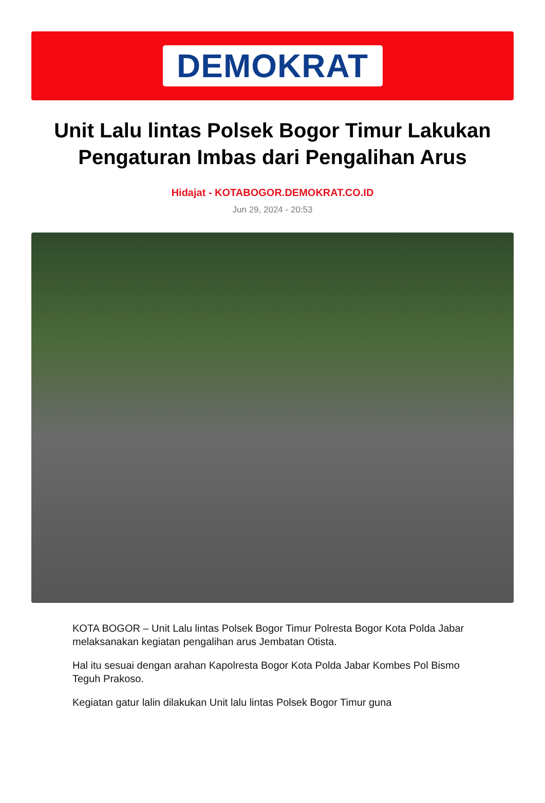DEMOKRAT
Unit Lalu lintas Polsek Bogor Timur Lakukan Pengaturan Imbas dari Pengalihan Arus
Hidajat - KOTABOGOR.DEMOKRAT.CO.ID
Jun 29, 2024 - 20:53
KOTA BOGOR – Unit Lalu lintas Polsek Bogor Timur Polresta Bogor Kota Polda Jabar melaksanakan kegiatan pengalihan arus Jembatan Otista.
Hal itu sesuai dengan arahan Kapolresta Bogor Kota Polda Jabar Kombes Pol Bismo Teguh Prakoso.
Kegiatan gatur lalin dilakukan Unit lalu lintas Polsek Bogor Timur guna